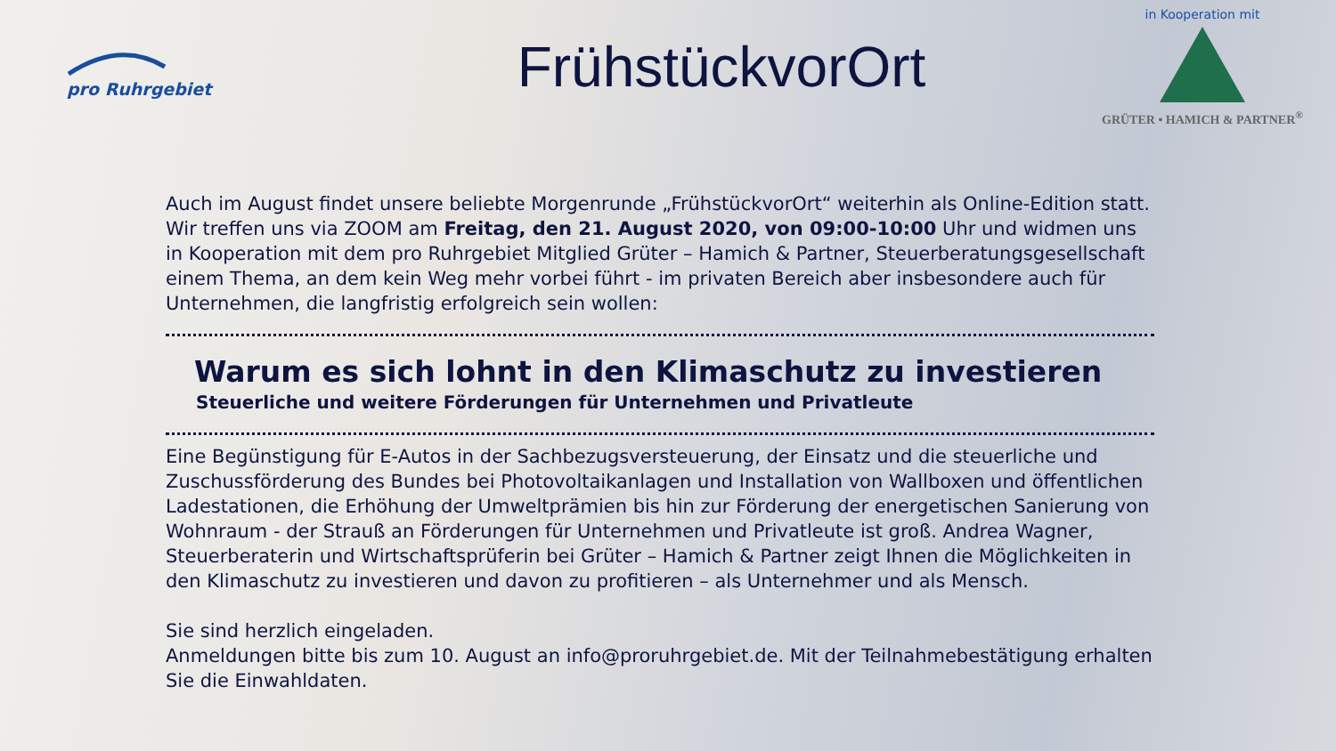pro Ruhrgebiet
FrühstückvorOrt
in Kooperation mit
GRÜTER • HAMICH & PARTNER<sup>®</sup>
Auch im August findet unsere beliebte Morgenrunde „FrühstückvorOrt“ weiterhin als Online-Edition statt. Wir treffen uns via ZOOM am Freitag, den 21. August 2020, von 09:00-10:00 Uhr und widmen uns in Kooperation mit dem pro Ruhrgebiet Mitglied Grüter – Hamich & Partner, Steuerberatungsgesellschaft einem Thema, an dem kein Weg mehr vorbei führt - im privaten Bereich aber insbesondere auch für Unternehmen, die langfristig erfolgreich sein wollen:
Warum es sich lohnt in den Klimaschutz zu investieren
Steuerliche und weitere Förderungen für Unternehmen und Privatleute
Eine Begünstigung für E-Autos in der Sachbezugsversteuerung, der Einsatz und die steuerliche und Zuschussförderung des Bundes bei Photovoltaikanlagen und Installation von Wallboxen und öffentlichen Ladestationen, die Erhöhung der Umweltprämien bis hin zur Förderung der energetischen Sanierung von Wohnraum - der Strauß an Förderungen für Unternehmen und Privatleute ist groß. Andrea Wagner, Steuerberaterin und Wirtschaftsprüferin bei Grüter – Hamich & Partner zeigt Ihnen die Möglichkeiten in den Klimaschutz zu investieren und davon zu profitieren – als Unternehmer und als Mensch.
Sie sind herzlich eingeladen.
Anmeldungen bitte bis zum 10. August an info@proruhrgebiet.de. Mit der Teilnahmebestätigung erhalten Sie die Einwahldaten.